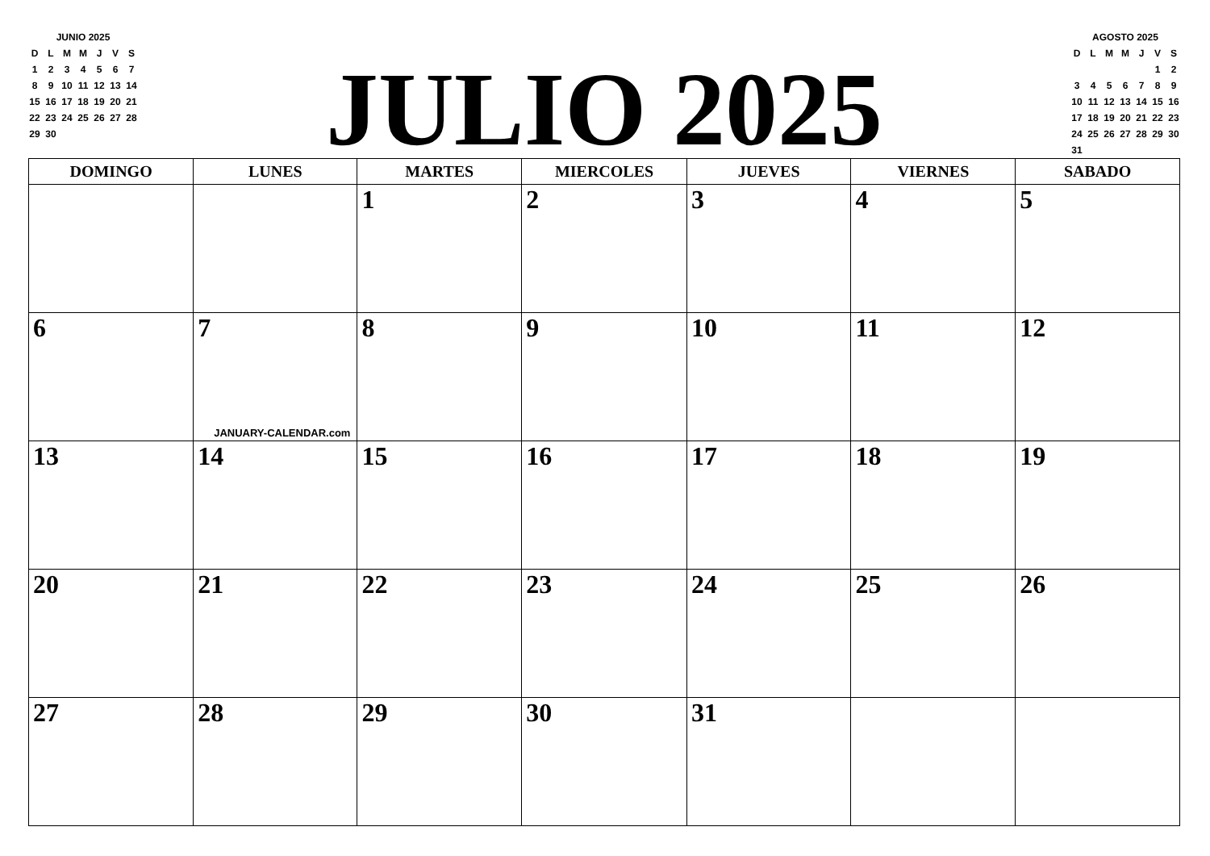| JUNIO 2025 | | | | | | |
| --- | --- | --- | --- | --- | --- | --- |
| D | L | M | M | J | V | S |
| 1 | 2 | 3 | 4 | 5 | 6 | 7 |
| 8 | 9 | 10 | 11 | 12 | 13 | 14 |
| 15 | 16 | 17 | 18 | 19 | 20 | 21 |
| 22 | 23 | 24 | 25 | 26 | 27 | 28 |
| 29 | 30 | | | | | |
JULIO 2025
| AGOSTO 2025 | | | | | | |
| --- | --- | --- | --- | --- | --- | --- |
| D | L | M | M | J | V | S |
| | | | | | 1 | 2 |
| 3 | 4 | 5 | 6 | 7 | 8 | 9 |
| 10 | 11 | 12 | 13 | 14 | 15 | 16 |
| 17 | 18 | 19 | 20 | 21 | 22 | 23 |
| 24 | 25 | 26 | 27 | 28 | 29 | 30 |
| 31 | | | | | | |
| DOMINGO | LUNES | MARTES | MIERCOLES | JUEVES | VIERNES | SABADO |
| --- | --- | --- | --- | --- | --- | --- |
| | | 1 | 2 | 3 | 4 | 5 |
| 6 | 7 JANUARY-CALENDAR.com | 8 | 9 | 10 | 11 | 12 |
| 13 | 14 | 15 | 16 | 17 | 18 | 19 |
| 20 | 21 | 22 | 23 | 24 | 25 | 26 |
| 27 | 28 | 29 | 30 | 31 | | |